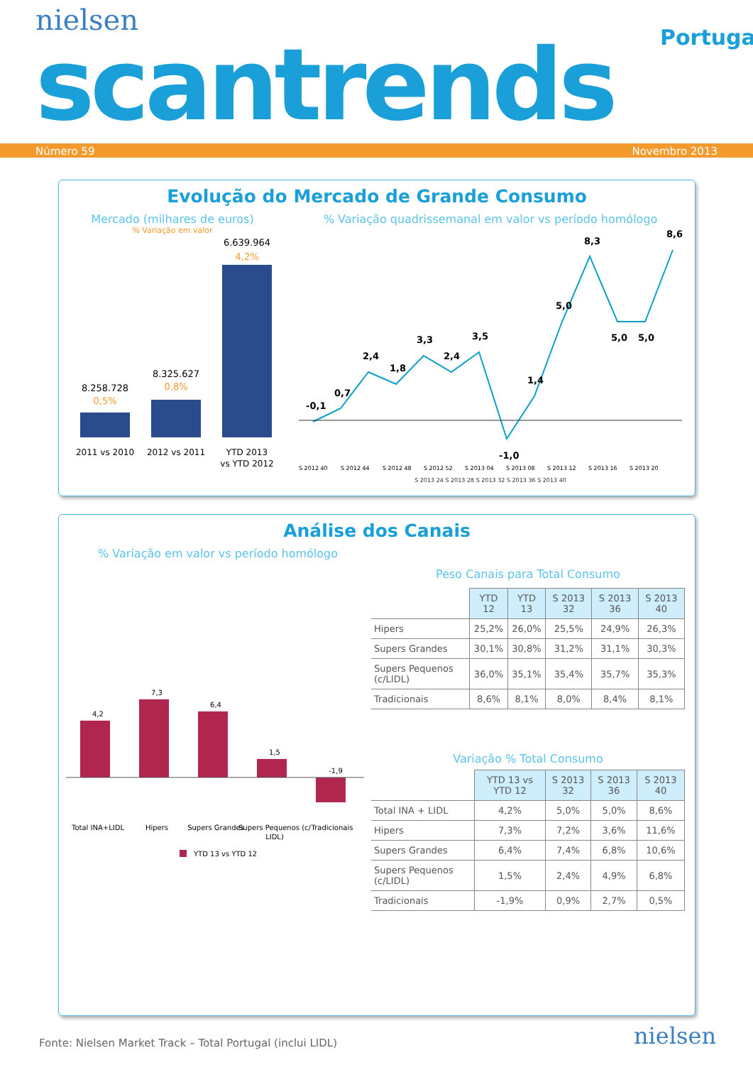nielsen
Portugal
scantrends
Número 59 Novembro 2013
Evolução do Mercado de Grande Consumo
Mercado (milhares de euros)
% Variação em valor
8.258.728
0,5%
8.325.627
0,8%
6.639.964
4,2%
2011 vs 2010
2012 vs 2011
YTD 2013
vs YTD 2012
% Variação quadrissemanal em valor vs período homólogo
-0,1
0,7
2,4
1,8
3,3
2,4
3,5
-1,0
1,4
5,0
8,3
5,0
5,0
8,6
S 2012 40
S 2012 44
S 2012 48
S 2012 52
S 2013 04
S 2013 08
S 2013 12
S 2013 16
S 2013 20
S 2013 24 S 2013 28 S 2013 32 S 2013 36 S 2013 40
Análise dos Canais
% Variação em valor vs período homólogo
4,2
7,3
6,4
1,5
-1,9
Total INA+LIDL
Hipers
Supers Grandes
Supers Pequenos (c/
LIDL)
Tradicionais
YTD 13 vs YTD 12
Peso Canais para Total Consumo
| | YTD 12 | YTD 13 | S 2013 32 | S 2013 36 | S 2013 40 |
| Hipers | 25,2% | 26,0% | 25,5% | 24,9% | 26,3% |
| Supers Grandes | 30,1% | 30,8% | 31,2% | 31,1% | 30,3% |
| Supers Pequenos (c/LIDL) | 36,0% | 35,1% | 35,4% | 35,7% | 35,3% |
| Tradicionais | 8,6% | 8,1% | 8,0% | 8,4% | 8,1% |
Variação % Total Consumo
| | YTD 13 vs YTD 12 | S 2013 32 | S 2013 36 | S 2013 40 |
| Total INA + LIDL | 4,2% | 5,0% | 5,0% | 8,6% |
| Hipers | 7,3% | 7,2% | 3,6% | 11,6% |
| Supers Grandes | 6,4% | 7,4% | 6,8% | 10,6% |
| Supers Pequenos (c/LIDL) | 1,5% | 2,4% | 4,9% | 6,8% |
| Tradicionais | -1,9% | 0,9% | 2,7% | 0,5% |
Fonte: Nielsen Market Track – Total Portugal (inclui LIDL)
nielsen